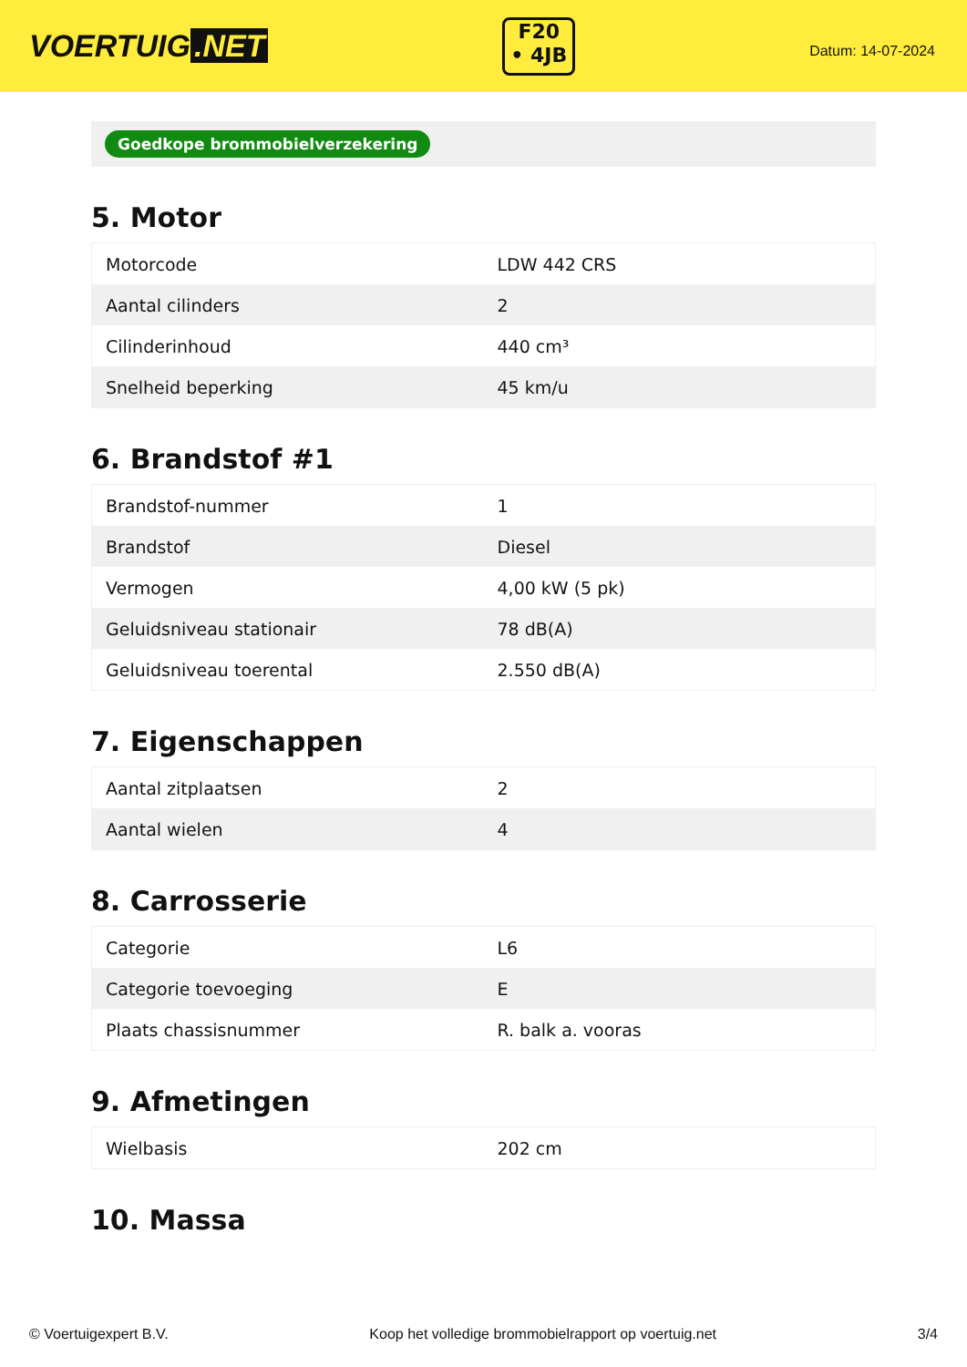VOERTUIG.NET
F20
• 4JB
Datum: 14-07-2024
Goedkope brommobielverzekering
5. Motor
| Motorcode | LDW 442 CRS |
| Aantal cilinders | 2 |
| Cilinderinhoud | 440 cm³ |
| Snelheid beperking | 45 km/u |
6. Brandstof #1
| Brandstof-nummer | 1 |
| Brandstof | Diesel |
| Vermogen | 4,00 kW (5 pk) |
| Geluidsniveau stationair | 78 dB(A) |
| Geluidsniveau toerental | 2.550 dB(A) |
7. Eigenschappen
| Aantal zitplaatsen | 2 |
| Aantal wielen | 4 |
8. Carrosserie
| Categorie | L6 |
| Categorie toevoeging | E |
| Plaats chassisnummer | R. balk a. vooras |
9. Afmetingen
| Wielbasis | 202 cm |
10. Massa
© Voertuigexpert B.V. Koop het volledige brommobielrapport op voertuig.net 3/4